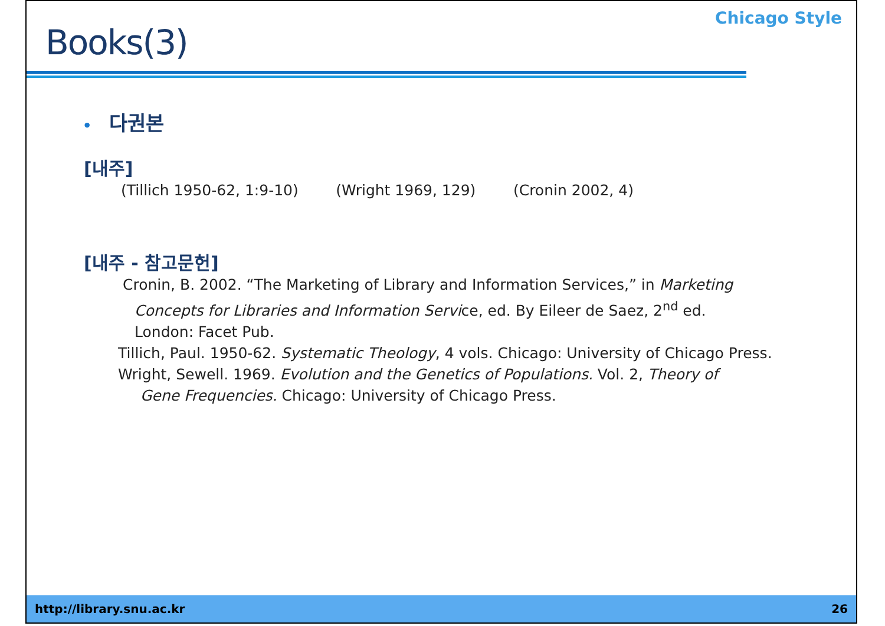Books(3)
Chicago Style
• 다권본
[내주]
(Tillich 1950-62, 1:9-10) (Wright 1969, 129) (Cronin 2002, 4)
[내주 - 참고문헌]
Cronin, B. 2002. “The Marketing of Library and Information Services,” in Marketing
Concepts for Libraries and Information Service, ed. By Eileer de Saez, 2<sup>nd</sup> ed.
London: Facet Pub.
Tillich, Paul. 1950-62. Systematic Theology, 4 vols. Chicago: University of Chicago Press.
Wright, Sewell. 1969. Evolution and the Genetics of Populations. Vol. 2, Theory of
Gene Frequencies. Chicago: University of Chicago Press.
http://library.snu.ac.kr 26